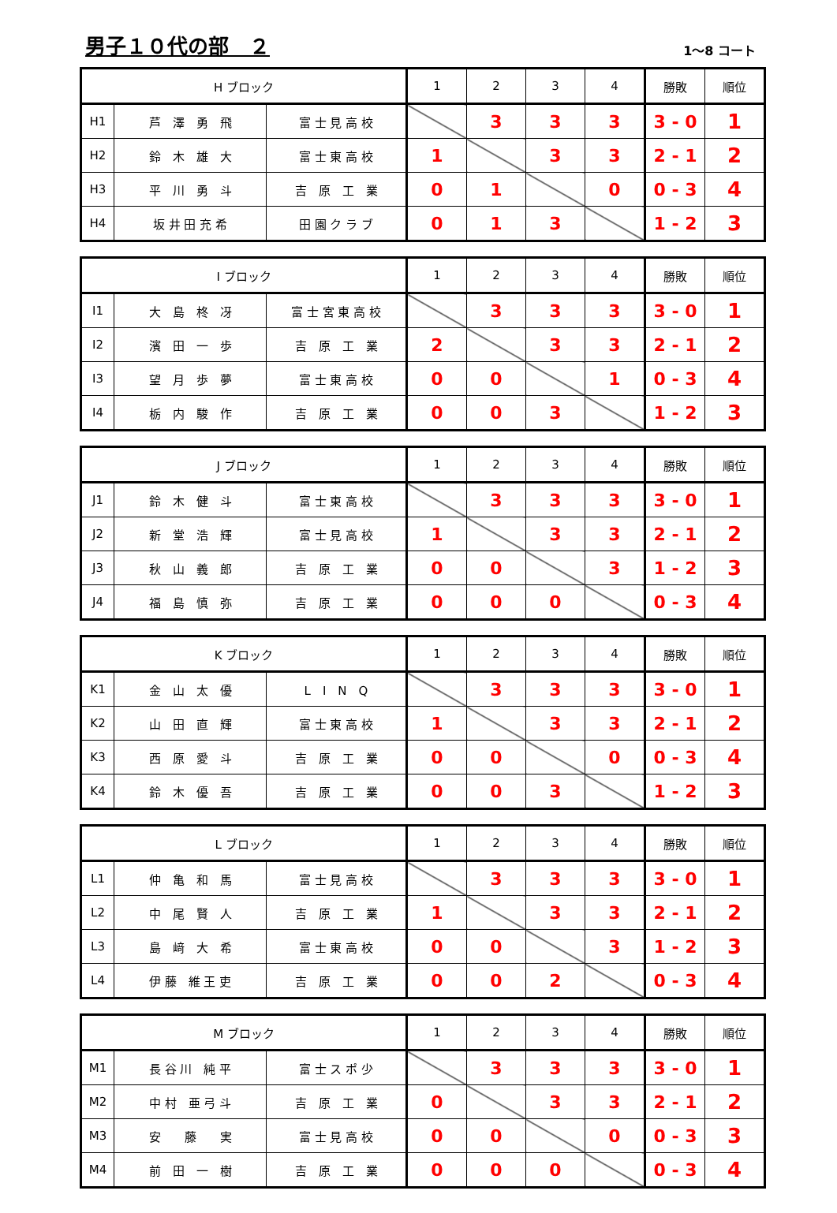男子１０代の部　２
1～8 コート
| H ブロック | | | 1 | 2 | 3 | 4 | 勝敗 | 順位 |
| --- | --- | --- | --- | --- | --- | --- | --- | --- |
| H1 | 芦 澤 勇 飛 | 富 士 見 高 校 | | 3 | 3 | 3 | 3 - 0 | 1 |
| H2 | 鈴 木 雄 大 | 富 士 東 高 校 | 1 | | 3 | 3 | 2 - 1 | 2 |
| H3 | 平 川 勇 斗 | 吉 原 工 業 | 0 | 1 | | 0 | 0 - 3 | 4 |
| H4 | 坂 井 田 充 希 | 田 園 ク ラ ブ | 0 | 1 | 3 | | 1 - 2 | 3 |
| I ブロック | | | 1 | 2 | 3 | 4 | 勝敗 | 順位 |
| --- | --- | --- | --- | --- | --- | --- | --- | --- |
| I1 | 大 島 柊 冴 | 富 士 宮 東 高 校 | | 3 | 3 | 3 | 3 - 0 | 1 |
| I2 | 濱 田 一 歩 | 吉 原 工 業 | 2 | | 3 | 3 | 2 - 1 | 2 |
| I3 | 望 月 歩 夢 | 富 士 東 高 校 | 0 | 0 | | 1 | 0 - 3 | 4 |
| I4 | 栃 内 駿 作 | 吉 原 工 業 | 0 | 0 | 3 | | 1 - 2 | 3 |
| J ブロック | | | 1 | 2 | 3 | 4 | 勝敗 | 順位 |
| --- | --- | --- | --- | --- | --- | --- | --- | --- |
| J1 | 鈴 木 健 斗 | 富 士 東 高 校 | | 3 | 3 | 3 | 3 - 0 | 1 |
| J2 | 新 堂 浩 輝 | 富 士 見 高 校 | 1 | | 3 | 3 | 2 - 1 | 2 |
| J3 | 秋 山 義 郎 | 吉 原 工 業 | 0 | 0 | | 3 | 1 - 2 | 3 |
| J4 | 福 島 慎 弥 | 吉 原 工 業 | 0 | 0 | 0 | | 0 - 3 | 4 |
| K ブロック | | | 1 | 2 | 3 | 4 | 勝敗 | 順位 |
| --- | --- | --- | --- | --- | --- | --- | --- | --- |
| K1 | 金 山 太 優 | L I N Q | | 3 | 3 | 3 | 3 - 0 | 1 |
| K2 | 山 田 直 輝 | 富 士 東 高 校 | 1 | | 3 | 3 | 2 - 1 | 2 |
| K3 | 西 原 愛 斗 | 吉 原 工 業 | 0 | 0 | | 0 | 0 - 3 | 4 |
| K4 | 鈴 木 優 吾 | 吉 原 工 業 | 0 | 0 | 3 | | 1 - 2 | 3 |
| L ブロック | | | 1 | 2 | 3 | 4 | 勝敗 | 順位 |
| --- | --- | --- | --- | --- | --- | --- | --- | --- |
| L1 | 仲 亀 和 馬 | 富 士 見 高 校 | | 3 | 3 | 3 | 3 - 0 | 1 |
| L2 | 中 尾 賢 人 | 吉 原 工 業 | 1 | | 3 | 3 | 2 - 1 | 2 |
| L3 | 島 﨑 大 希 | 富 士 東 高 校 | 0 | 0 | | 3 | 1 - 2 | 3 |
| L4 | 伊 藤 維 王 吏 | 吉 原 工 業 | 0 | 0 | 2 | | 0 - 3 | 4 |
| M ブロック | | | 1 | 2 | 3 | 4 | 勝敗 | 順位 |
| --- | --- | --- | --- | --- | --- | --- | --- | --- |
| M1 | 長 谷 川 純 平 | 富 士 ス ポ 少 | | 3 | 3 | 3 | 3 - 0 | 1 |
| M2 | 中 村 亜 弓 斗 | 吉 原 工 業 | 0 | | 3 | 3 | 2 - 1 | 2 |
| M3 | 安 藤 実 | 富 士 見 高 校 | 0 | 0 | | 0 | 0 - 3 | 3 |
| M4 | 前 田 一 樹 | 吉 原 工 業 | 0 | 0 | 0 | | 0 - 3 | 4 |